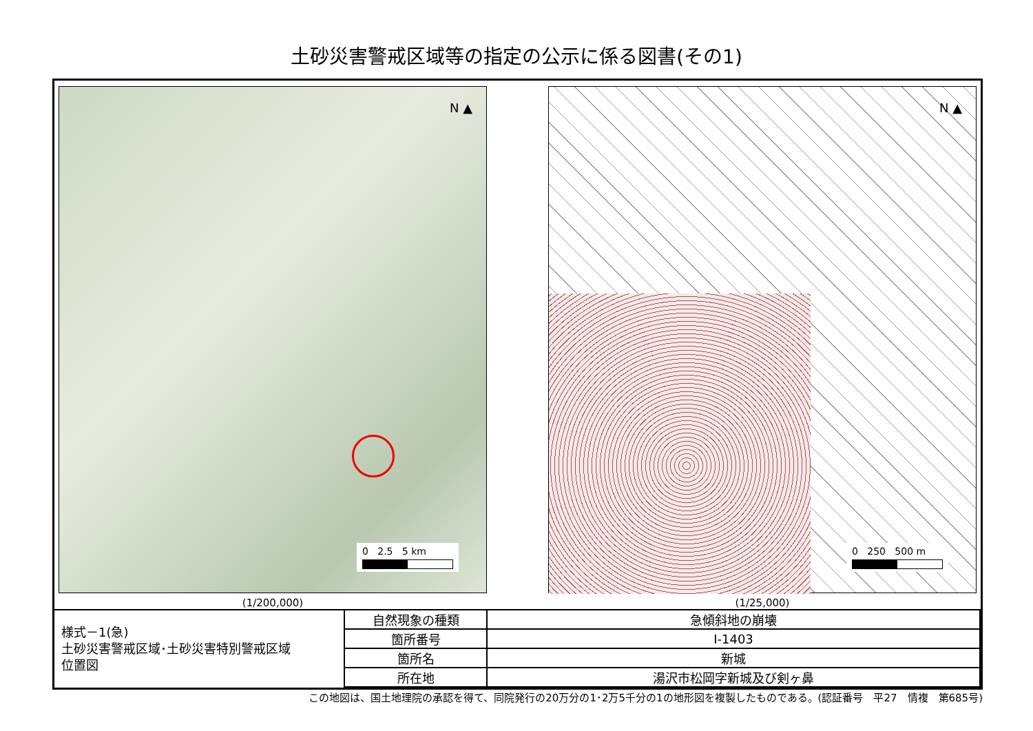土砂災害警戒区域等の指定の公示に係る図書(その1)
N ▲
0 2.5 5 km
(1/200,000)
N ▲
0 250 500 m
(1/25,000)
| 様式－1(急) 土砂災害警戒区域･土砂災害特別警戒区域 位置図 | 自然現象の種類 | 急傾斜地の崩壊 |
| | 箇所番号 | Ⅰ-1403 |
| | 箇所名 | 新城 |
| | 所在地 | 湯沢市松岡字新城及び剣ヶ鼻 |
この地図は、国土地理院の承認を得て、同院発行の20万分の1･2万5千分の1の地形図を複製したものである。(認証番号　平27　情複　第685号)